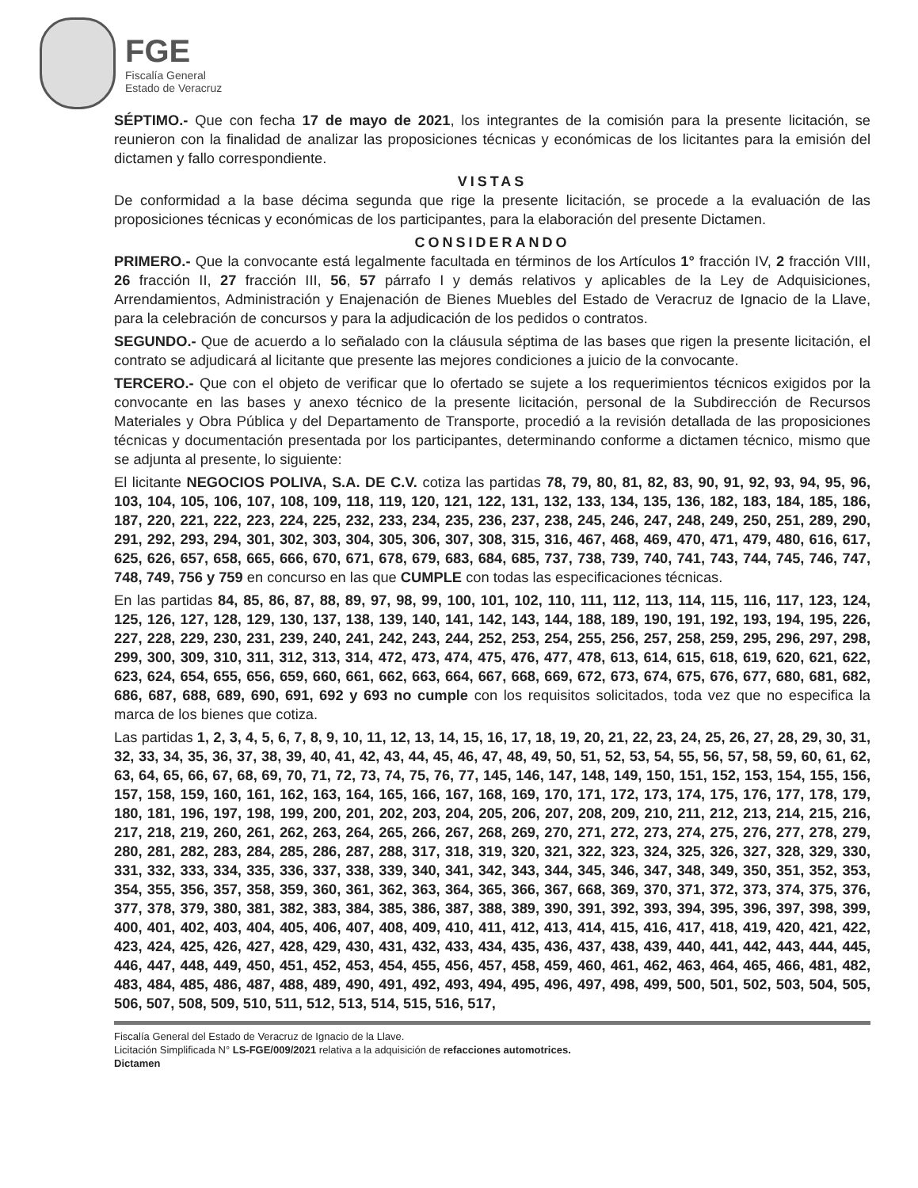FGE
Fiscalía General
Estado de Veracruz
SÉPTIMO.- Que con fecha 17 de mayo de 2021, los integrantes de la comisión para la presente licitación, se reunieron con la finalidad de analizar las proposiciones técnicas y económicas de los licitantes para la emisión del dictamen y fallo correspondiente.
VISTAS
De conformidad a la base décima segunda que rige la presente licitación, se procede a la evaluación de las proposiciones técnicas y económicas de los participantes, para la elaboración del presente Dictamen.
CONSIDERANDO
PRIMERO.- Que la convocante está legalmente facultada en términos de los Artículos 1° fracción IV, 2 fracción VIII, 26 fracción II, 27 fracción III, 56, 57 párrafo I y demás relativos y aplicables de la Ley de Adquisiciones, Arrendamientos, Administración y Enajenación de Bienes Muebles del Estado de Veracruz de Ignacio de la Llave, para la celebración de concursos y para la adjudicación de los pedidos o contratos.
SEGUNDO.- Que de acuerdo a lo señalado con la cláusula séptima de las bases que rigen la presente licitación, el contrato se adjudicará al licitante que presente las mejores condiciones a juicio de la convocante.
TERCERO.- Que con el objeto de verificar que lo ofertado se sujete a los requerimientos técnicos exigidos por la convocante en las bases y anexo técnico de la presente licitación, personal de la Subdirección de Recursos Materiales y Obra Pública y del Departamento de Transporte, procedió a la revisión detallada de las proposiciones técnicas y documentación presentada por los participantes, determinando conforme a dictamen técnico, mismo que se adjunta al presente, lo siguiente:
El licitante NEGOCIOS POLIVA, S.A. DE C.V. cotiza las partidas 78, 79, 80, 81, 82, 83, 90, 91, 92, 93, 94, 95, 96, 103, 104, 105, 106, 107, 108, 109, 118, 119, 120, 121, 122, 131, 132, 133, 134, 135, 136, 182, 183, 184, 185, 186, 187, 220, 221, 222, 223, 224, 225, 232, 233, 234, 235, 236, 237, 238, 245, 246, 247, 248, 249, 250, 251, 289, 290, 291, 292, 293, 294, 301, 302, 303, 304, 305, 306, 307, 308, 315, 316, 467, 468, 469, 470, 471, 479, 480, 616, 617, 625, 626, 657, 658, 665, 666, 670, 671, 678, 679, 683, 684, 685, 737, 738, 739, 740, 741, 743, 744, 745, 746, 747, 748, 749, 756 y 759 en concurso en las que CUMPLE con todas las especificaciones técnicas.
En las partidas 84, 85, 86, 87, 88, 89, 97, 98, 99, 100, 101, 102, 110, 111, 112, 113, 114, 115, 116, 117, 123, 124, 125, 126, 127, 128, 129, 130, 137, 138, 139, 140, 141, 142, 143, 144, 188, 189, 190, 191, 192, 193, 194, 195, 226, 227, 228, 229, 230, 231, 239, 240, 241, 242, 243, 244, 252, 253, 254, 255, 256, 257, 258, 259, 295, 296, 297, 298, 299, 300, 309, 310, 311, 312, 313, 314, 472, 473, 474, 475, 476, 477, 478, 613, 614, 615, 618, 619, 620, 621, 622, 623, 624, 654, 655, 656, 659, 660, 661, 662, 663, 664, 667, 668, 669, 672, 673, 674, 675, 676, 677, 680, 681, 682, 686, 687, 688, 689, 690, 691, 692 y 693 no cumple con los requisitos solicitados, toda vez que no especifica la marca de los bienes que cotiza.
Las partidas 1, 2, 3, 4, 5, 6, 7, 8, 9, 10, 11, 12, 13, 14, 15, 16, 17, 18, 19, 20, 21, 22, 23, 24, 25, 26, 27, 28, 29, 30, 31, 32, 33, 34, 35, 36, 37, 38, 39, 40, 41, 42, 43, 44, 45, 46, 47, 48, 49, 50, 51, 52, 53, 54, 55, 56, 57, 58, 59, 60, 61, 62, 63, 64, 65, 66, 67, 68, 69, 70, 71, 72, 73, 74, 75, 76, 77, 145, 146, 147, 148, 149, 150, 151, 152, 153, 154, 155, 156, 157, 158, 159, 160, 161, 162, 163, 164, 165, 166, 167, 168, 169, 170, 171, 172, 173, 174, 175, 176, 177, 178, 179, 180, 181, 196, 197, 198, 199, 200, 201, 202, 203, 204, 205, 206, 207, 208, 209, 210, 211, 212, 213, 214, 215, 216, 217, 218, 219, 260, 261, 262, 263, 264, 265, 266, 267, 268, 269, 270, 271, 272, 273, 274, 275, 276, 277, 278, 279, 280, 281, 282, 283, 284, 285, 286, 287, 288, 317, 318, 319, 320, 321, 322, 323, 324, 325, 326, 327, 328, 329, 330, 331, 332, 333, 334, 335, 336, 337, 338, 339, 340, 341, 342, 343, 344, 345, 346, 347, 348, 349, 350, 351, 352, 353, 354, 355, 356, 357, 358, 359, 360, 361, 362, 363, 364, 365, 366, 367, 668, 369, 370, 371, 372, 373, 374, 375, 376, 377, 378, 379, 380, 381, 382, 383, 384, 385, 386, 387, 388, 389, 390, 391, 392, 393, 394, 395, 396, 397, 398, 399, 400, 401, 402, 403, 404, 405, 406, 407, 408, 409, 410, 411, 412, 413, 414, 415, 416, 417, 418, 419, 420, 421, 422, 423, 424, 425, 426, 427, 428, 429, 430, 431, 432, 433, 434, 435, 436, 437, 438, 439, 440, 441, 442, 443, 444, 445, 446, 447, 448, 449, 450, 451, 452, 453, 454, 455, 456, 457, 458, 459, 460, 461, 462, 463, 464, 465, 466, 481, 482, 483, 484, 485, 486, 487, 488, 489, 490, 491, 492, 493, 494, 495, 496, 497, 498, 499, 500, 501, 502, 503, 504, 505, 506, 507, 508, 509, 510, 511, 512, 513, 514, 515, 516, 517,
Fiscalía General del Estado de Veracruz de Ignacio de la Llave.
Licitación Simplificada N° LS-FGE/009/2021 relativa a la adquisición de refacciones automotrices.
Dictamen